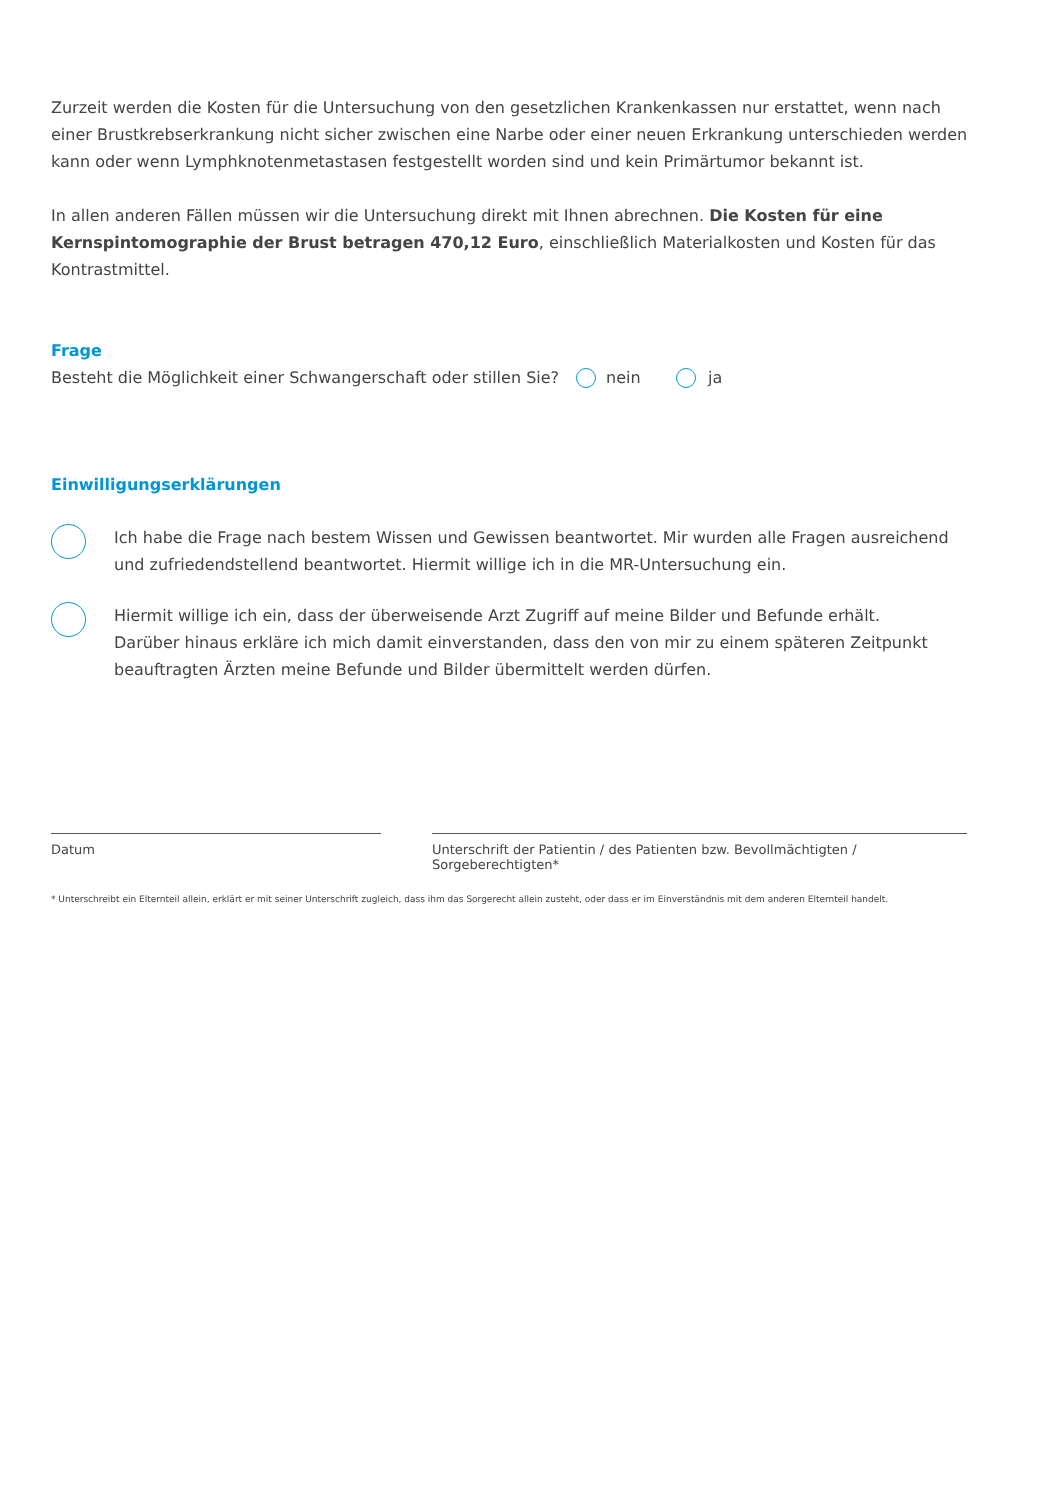Zurzeit werden die Kosten für die Untersuchung von den gesetzlichen Krankenkassen nur erstattet, wenn nach einer Brustkrebserkrankung nicht sicher zwischen eine Narbe oder einer neuen Erkrankung unterschieden werden kann oder wenn Lymphknotenmetastasen festgestellt worden sind und kein Primärtumor bekannt ist.
In allen anderen Fällen müssen wir die Untersuchung direkt mit Ihnen abrechnen. Die Kosten für eine Kernspin­tomographie der Brust betragen 470,12 Euro, einschließlich Materialkosten und Kosten für das Kontrastmittel.
Frage
Besteht die Möglichkeit einer Schwangerschaft oder stillen Sie? nein ja
Einwilligungserklärungen
Ich habe die Frage nach bestem Wissen und Gewissen beantwortet. Mir wurden alle Fragen ausreichend
und zufriedendstellend beantwortet. Hiermit willige ich in die MR-Untersuchung ein.
Hiermit willige ich ein, dass der überweisende Arzt Zugriff auf meine Bilder und Befunde erhält.
Darüber hinaus erkläre ich mich damit einverstanden, dass den von mir zu einem späteren Zeitpunkt
beauftragten Ärzten meine Befunde und Bilder übermittelt werden dürfen.
Datum Unterschrift der Patientin / des Patienten bzw. Bevollmächtigten / Sorgeberechtigten*
* Unterschreibt ein Elternteil allein, erklärt er mit seiner Unterschrift zugleich, dass ihm das Sorgerecht allein zusteht, oder dass er im Einverständnis mit dem anderen Elternteil handelt.